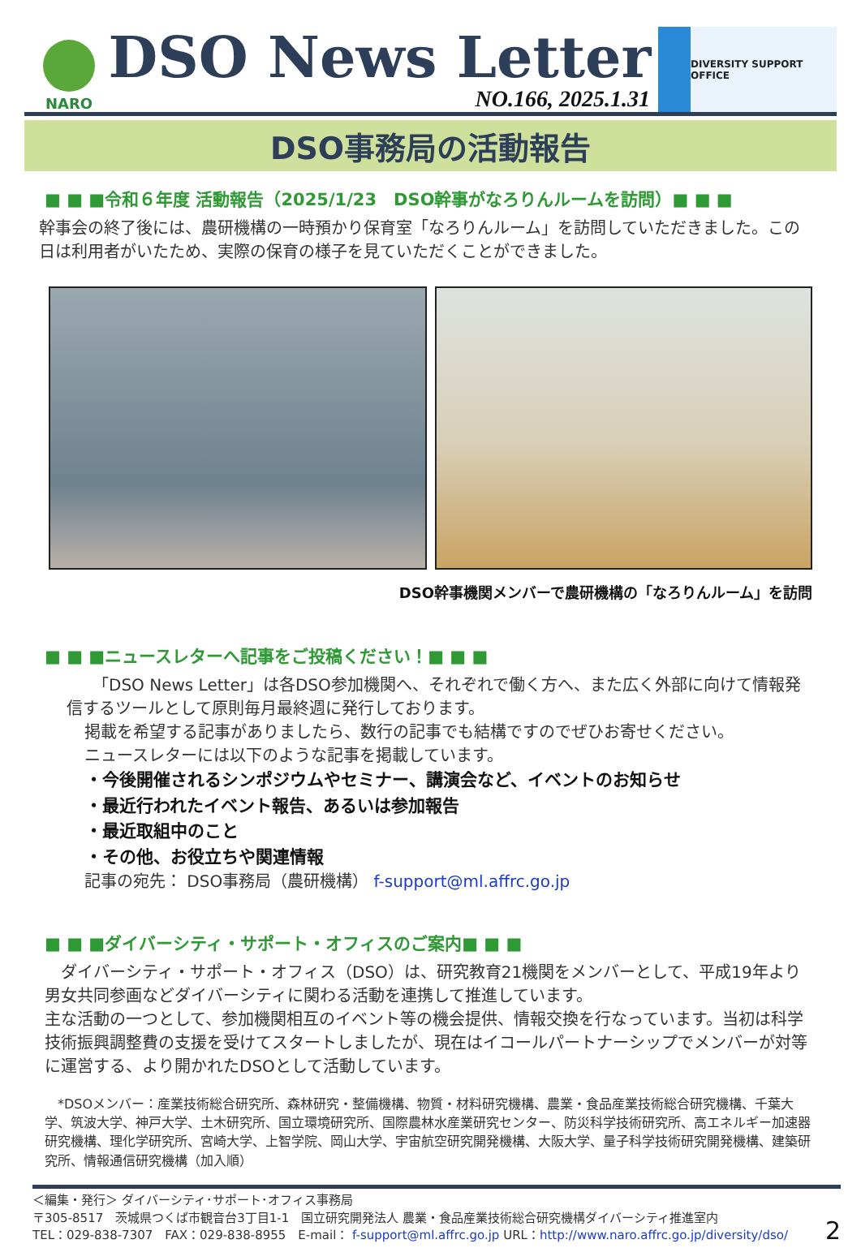NARO
DSO News Letter
NO.166, 2025.1.31
DIVERSITY SUPPORT OFFICE
DSO事務局の活動報告
■ ■ ■令和６年度 活動報告（2025/1/23　DSO幹事がなろりんルームを訪問）■ ■ ■
幹事会の終了後には、農研機構の一時預かり保育室「なろりんルーム」を訪問していただきました。この日は利用者がいたため、実際の保育の様子を見ていただくことができました。
DSO幹事機関メンバーで農研機構の「なろりんルーム」を訪問
■ ■ ■ニュースレターへ記事をご投稿ください！■ ■ ■
「DSO News Letter」は各DSO参加機関へ、それぞれで働く方へ、また広く外部に向けて情報発信するツールとして原則毎月最終週に発行しております。
掲載を希望する記事がありましたら、数行の記事でも結構ですのでぜひお寄せください。
ニュースレターには以下のような記事を掲載しています。
・今後開催されるシンポジウムやセミナー、講演会など、イベントのお知らせ
・最近行われたイベント報告、あるいは参加報告
・最近取組中のこと
・その他、お役立ちや関連情報
記事の宛先： DSO事務局（農研機構） f-support@ml.affrc.go.jp
■ ■ ■ダイバーシティ・サポート・オフィスのご案内■ ■ ■
　ダイバーシティ・サポート・オフィス（DSO）は、研究教育21機関をメンバーとして、平成19年より男女共同参画などダイバーシティに関わる活動を連携して推進しています。
主な活動の一つとして、参加機関相互のイベント等の機会提供、情報交換を行なっています。当初は科学技術振興調整費の支援を受けてスタートしましたが、現在はイコールパートナーシップでメンバーが対等に運営する、より開かれたDSOとして活動しています。
　*DSOメンバー：産業技術総合研究所、森林研究・整備機構、物質・材料研究機構、農業・食品産業技術総合研究機構、千葉大学、筑波大学、神戸大学、土木研究所、国立環境研究所、国際農林水産業研究センター、防災科学技術研究所、高エネルギー加速器研究機構、理化学研究所、宮崎大学、上智学院、岡山大学、宇宙航空研究開発機構、大阪大学、量子科学技術研究開発機構、建築研究所、情報通信研究機構（加入順）
＜編集・発行＞ ダイバーシティ･サポート･オフィス事務局
〒305-8517　茨城県つくば市観音台3丁目1-1　国立研究開発法人 農業・食品産業技術総合研究機構ダイバーシティ推進室内
TEL：029-838-7307　FAX：029-838-8955　E-mail： f-support@ml.affrc.go.jp URL：http://www.naro.affrc.go.jp/diversity/dso/
2